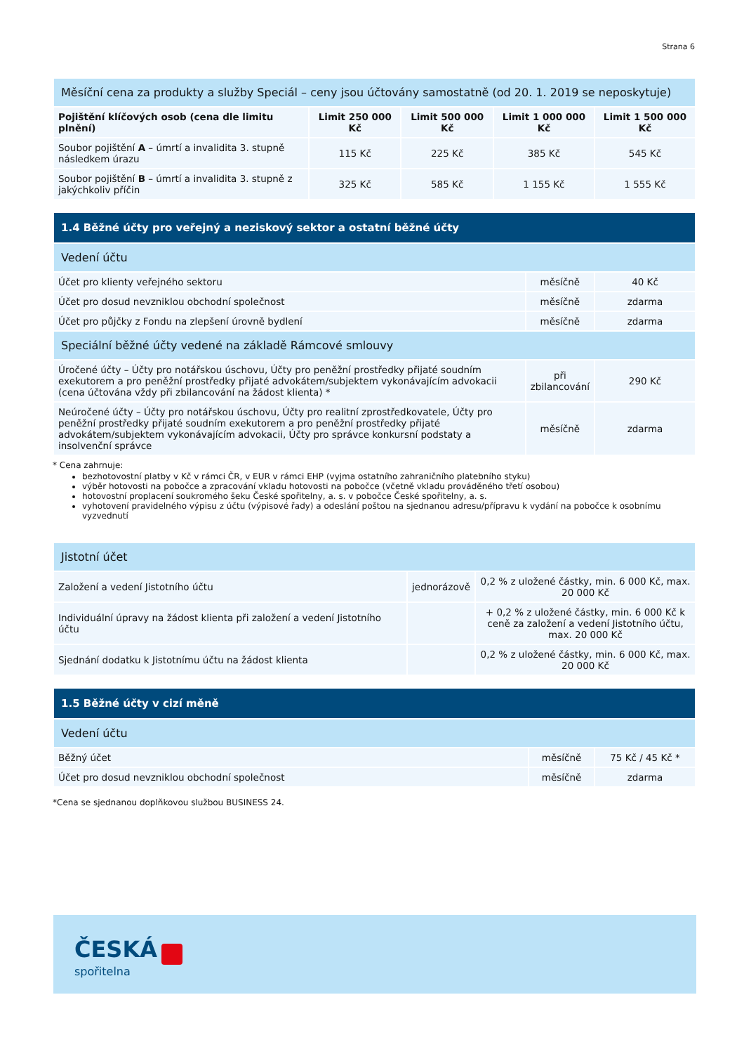Strana 6
| Měsíční cena za produkty a služby Speciál – ceny jsou účtovány samostatně (od 20. 1. 2019 se neposkytuje) | | | | |
| --- | --- | --- | --- | --- |
| Pojištění klíčových osob (cena dle limitu plnění) | Limit 250 000 Kč | Limit 500 000 Kč | Limit 1 000 000 Kč | Limit 1 500 000 Kč |
| Soubor pojištění A – úmrtí a invalidita 3. stupně následkem úrazu | 115 Kč | 225 Kč | 385 Kč | 545 Kč |
| Soubor pojištění B – úmrtí a invalidita 3. stupně z jakýchkoliv příčin | 325 Kč | 585 Kč | 1 155 Kč | 1 555 Kč |
| 1.4 Běžné účty pro veřejný a neziskový sektor a ostatní běžné účty | | |
| --- | --- | --- |
| Vedení účtu | | |
| Účet pro klienty veřejného sektoru | měsíčně | 40 Kč |
| Účet pro dosud nevzniklou obchodní společnost | měsíčně | zdarma |
| Účet pro půjčky z Fondu na zlepšení úrovně bydlení | měsíčně | zdarma |
| Speciální běžné účty vedené na základě Rámcové smlouvy | | |
| Úročené účty – Účty pro notářskou úschovu, Účty pro peněžní prostředky přijaté soudním exekutorem a pro peněžní prostředky přijaté advokátem/subjektem vykonávajícím advokacii (cena účtována vždy při zbilancování na žádost klienta) * | při zbilancování | 290 Kč |
| Neúročené účty – Účty pro notářskou úschovu, Účty pro realitní zprostředkovatele, Účty pro peněžní prostředky přijaté soudním exekutorem a pro peněžní prostředky přijaté advokátem/subjektem vykonávajícím advokacii, Účty pro správce konkursní podstaty a insolvenční správce | měsíčně | zdarma |
* Cena zahrnuje:
bezhotovostní platby v Kč v rámci ČR, v EUR v rámci EHP (vyjma ostatního zahraničního platebního styku)
výběr hotovosti na pobočce a zpracování vkladu hotovosti na pobočce (včetně vkladu prováděného třetí osobou)
hotovostní proplacení soukromého šeku České spořitelny, a. s. v pobočce České spořitelny, a. s.
vyhotovení pravidelného výpisu z účtu (výpisové řady) a odeslání poštou na sjednanou adresu/přípravu k vydání na pobočce k osobnímu vyzvednutí
| Jistotní účet | | |
| --- | --- | --- |
| Založení a vedení Jistotního účtu | jednorázově | 0,2 % z uložené částky, min. 6 000 Kč, max. 20 000 Kč |
| Individuální úpravy na žádost klienta při založení a vedení Jistotního účtu | | + 0,2 % z uložené částky, min. 6 000 Kč k ceně za založení a vedení Jistotního účtu, max. 20 000 Kč |
| Sjednání dodatku k Jistotnímu účtu na žádost klienta | | 0,2 % z uložené částky, min. 6 000 Kč, max. 20 000 Kč |
| 1.5 Běžné účty v cizí měně | | |
| --- | --- | --- |
| Vedení účtu | | |
| Běžný účet | měsíčně | 75 Kč / 45 Kč * |
| Účet pro dosud nevzniklou obchodní společnost | měsíčně | zdarma |
*Cena se sjednanou doplňkovou službou BUSINESS 24.
ČESKÁ
spořitelna